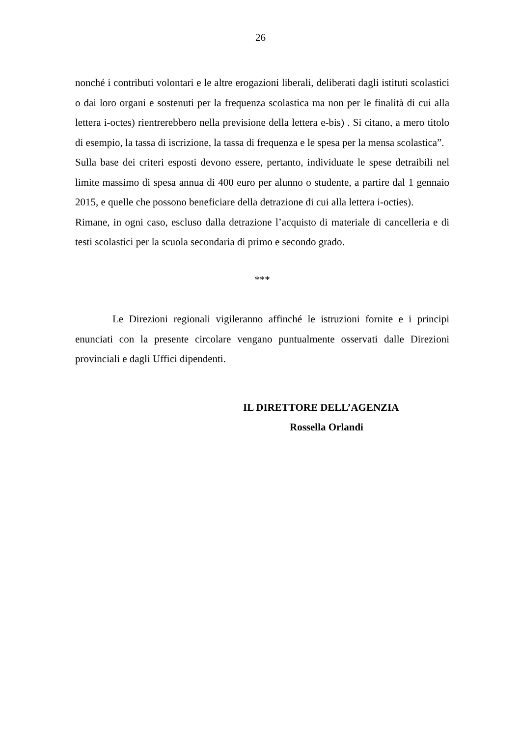26
nonché i contributi volontari e le altre erogazioni liberali, deliberati dagli istituti scolastici o dai loro organi e sostenuti per la frequenza scolastica ma non per le finalità di cui alla lettera i-octes) rientrerebbero nella previsione della lettera e-bis) . Si citano, a mero titolo di esempio, la tassa di iscrizione, la tassa di frequenza e le spesa per la mensa scolastica”.
Sulla base dei criteri esposti devono essere, pertanto, individuate le spese detraibili nel limite massimo di spesa annua di 400 euro per alunno o studente, a partire dal 1 gennaio 2015, e quelle che possono beneficiare della detrazione di cui alla lettera i-octies).
Rimane, in ogni caso, escluso dalla detrazione l’acquisto di materiale di cancelleria e di testi scolastici per la scuola secondaria di primo e secondo grado.
***
Le Direzioni regionali vigileranno affinché le istruzioni fornite e i principi enunciati con la presente circolare vengano puntualmente osservati dalle Direzioni provinciali e dagli Uffici dipendenti.
IL DIRETTORE DELL’AGENZIA
Rossella Orlandi